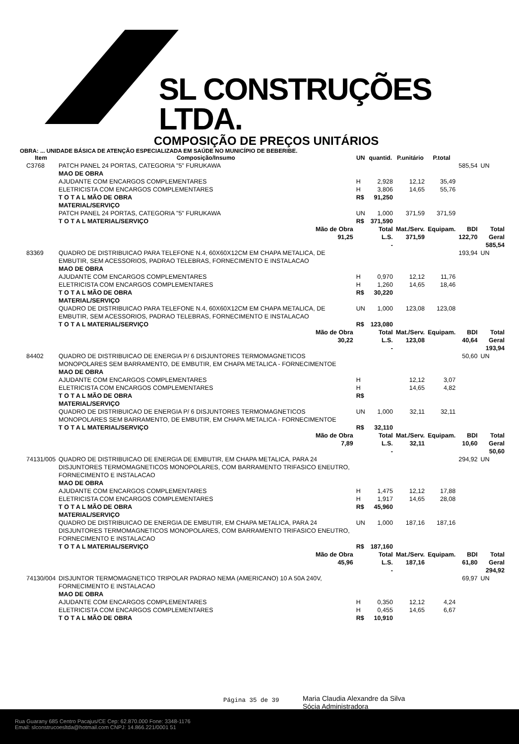SL CONSTRUÇÕES LTDA.
COMPOSIÇÃO DE PREÇOS UNITÁRIOS
OBRA: ... UNIDADE BÁSICA DE ATENÇÃO ESPECIALIZADA EM SAÚDE NO MUNICÍPIO DE BEBERIBE.
| Item | Composição/Insumo | UN | quantid. | P.unitário | P.total | | |
| --- | --- | --- | --- | --- | --- | --- | --- |
| C3768 | PATCH PANEL 24 PORTAS, CATEGORIA "5" FURUKAWA | | | | | 585,54 | UN |
| | MAO DE OBRA | | | | | | |
| | AJUDANTE COM ENCARGOS COMPLEMENTARES | H | 2,928 | 12,12 | 35,49 | | |
| | ELETRICISTA COM ENCARGOS COMPLEMENTARES | H | 3,806 | 14,65 | 55,76 | | |
| | T O T A L MÃO DE OBRA | R$ | 91,250 | | | | |
| | MATERIAL/SERVIÇO | | | | | | |
| | PATCH PANEL 24 PORTAS, CATEGORIA "5" FURUKAWA | UN | 1,000 | 371,59 | 371,59 | | |
| | T O T A L MATERIAL/SERVIÇO | R$ | 371,590 | | | | |
| | Mão de Obra 91,25 | | Total L.S. - | Mat./Serv. 371,59 | Equipam. | BDI 122,70 | Total Geral 585,54 |
| 83369 | QUADRO DE DISTRIBUICAO PARA TELEFONE N.4, 60X60X12CM EM CHAPA METALICA, DE EMBUTIR, SEM ACESSORIOS, PADRAO TELEBRAS, FORNECIMENTO E INSTALACAO | | | | | 193,94 | UN |
| | MAO DE OBRA | | | | | | |
| | AJUDANTE COM ENCARGOS COMPLEMENTARES | H | 0,970 | 12,12 | 11,76 | | |
| | ELETRICISTA COM ENCARGOS COMPLEMENTARES | H | 1,260 | 14,65 | 18,46 | | |
| | T O T A L MÃO DE OBRA | R$ | 30,220 | | | | |
| | MATERIAL/SERVIÇO | | | | | | |
| | QUADRO DE DISTRIBUICAO PARA TELEFONE N.4, 60X60X12CM EM CHAPA METALICA, DE EMBUTIR, SEM ACESSORIOS, PADRAO TELEBRAS, FORNECIMENTO E INSTALACAO | UN | 1,000 | 123,08 | 123,08 | | |
| | T O T A L MATERIAL/SERVIÇO | R$ | 123,080 | | | | |
| | Mão de Obra 30,22 | | Total L.S. - | Mat./Serv. 123,08 | Equipam. | BDI 40,64 | Total Geral 193,94 |
| 84402 | QUADRO DE DISTRIBUICAO DE ENERGIA P/ 6 DISJUNTORES TERMOMAGNETICOS MONOPOLARES SEM BARRAMENTO, DE EMBUTIR, EM CHAPA METALICA - FORNECIMENTOE | | | | | 50,60 | UN |
| | MAO DE OBRA | | | | | | |
| | AJUDANTE COM ENCARGOS COMPLEMENTARES | H | | 12,12 | 3,07 | | |
| | ELETRICISTA COM ENCARGOS COMPLEMENTARES | H | | 14,65 | 4,82 | | |
| | T O T A L MÃO DE OBRA | R$ | | | | | |
| | MATERIAL/SERVIÇO | | | | | | |
| | QUADRO DE DISTRIBUICAO DE ENERGIA P/ 6 DISJUNTORES TERMOMAGNETICOS MONOPOLARES SEM BARRAMENTO, DE EMBUTIR, EM CHAPA METALICA - FORNECIMENTOE | UN | 1,000 | 32,11 | 32,11 | | |
| | T O T A L MATERIAL/SERVIÇO | R$ | 32,110 | | | | |
| | Mão de Obra 7,89 | | Total L.S. - | Mat./Serv. 32,11 | Equipam. | BDI 10,60 | Total Geral 50,60 |
| 74131/005 | QUADRO DE DISTRIBUICAO DE ENERGIA DE EMBUTIR, EM CHAPA METALICA, PARA 24 DISJUNTORES TERMOMAGNETICOS MONOPOLARES, COM BARRAMENTO TRIFASICO ENEUTRO, FORNECIMENTO E INSTALACAO | | | | | 294,92 | UN |
| | MAO DE OBRA | | | | | | |
| | AJUDANTE COM ENCARGOS COMPLEMENTARES | H | 1,475 | 12,12 | 17,88 | | |
| | ELETRICISTA COM ENCARGOS COMPLEMENTARES | H | 1,917 | 14,65 | 28,08 | | |
| | T O T A L MÃO DE OBRA | R$ | 45,960 | | | | |
| | MATERIAL/SERVIÇO | | | | | | |
| | QUADRO DE DISTRIBUICAO DE ENERGIA DE EMBUTIR, EM CHAPA METALICA, PARA 24 DISJUNTORES TERMOMAGNETICOS MONOPOLARES, COM BARRAMENTO TRIFASICO ENEUTRO, FORNECIMENTO E INSTALACAO | UN | 1,000 | 187,16 | 187,16 | | |
| | T O T A L MATERIAL/SERVIÇO | R$ | 187,160 | | | | |
| | Mão de Obra 45,96 | | Total L.S. - | Mat./Serv. 187,16 | Equipam. | BDI 61,80 | Total Geral 294,92 |
| 74130/004 | DISJUNTOR TERMOMAGNETICO TRIPOLAR PADRAO NEMA (AMERICANO) 10 A 50A 240V, FORNECIMENTO E INSTALACAO | | | | | 69,97 | UN |
| | MAO DE OBRA | | | | | | |
| | AJUDANTE COM ENCARGOS COMPLEMENTARES | H | 0,350 | 12,12 | 4,24 | | |
| | ELETRICISTA COM ENCARGOS COMPLEMENTARES | H | 0,455 | 14,65 | 6,67 | | |
| | T O T A L MÃO DE OBRA | R$ | 10,910 | | | | |
Página 35 de 39
Maria Claudia Alexandre da Silva
Sócia Administradora
Rua Guarany 685 Centro Pacajus/CE Cep: 62.870.000 Fone: 3348-1176
Email: slconstrucoesltda@hotmail.com CNPJ: 14.866.221/0001 51